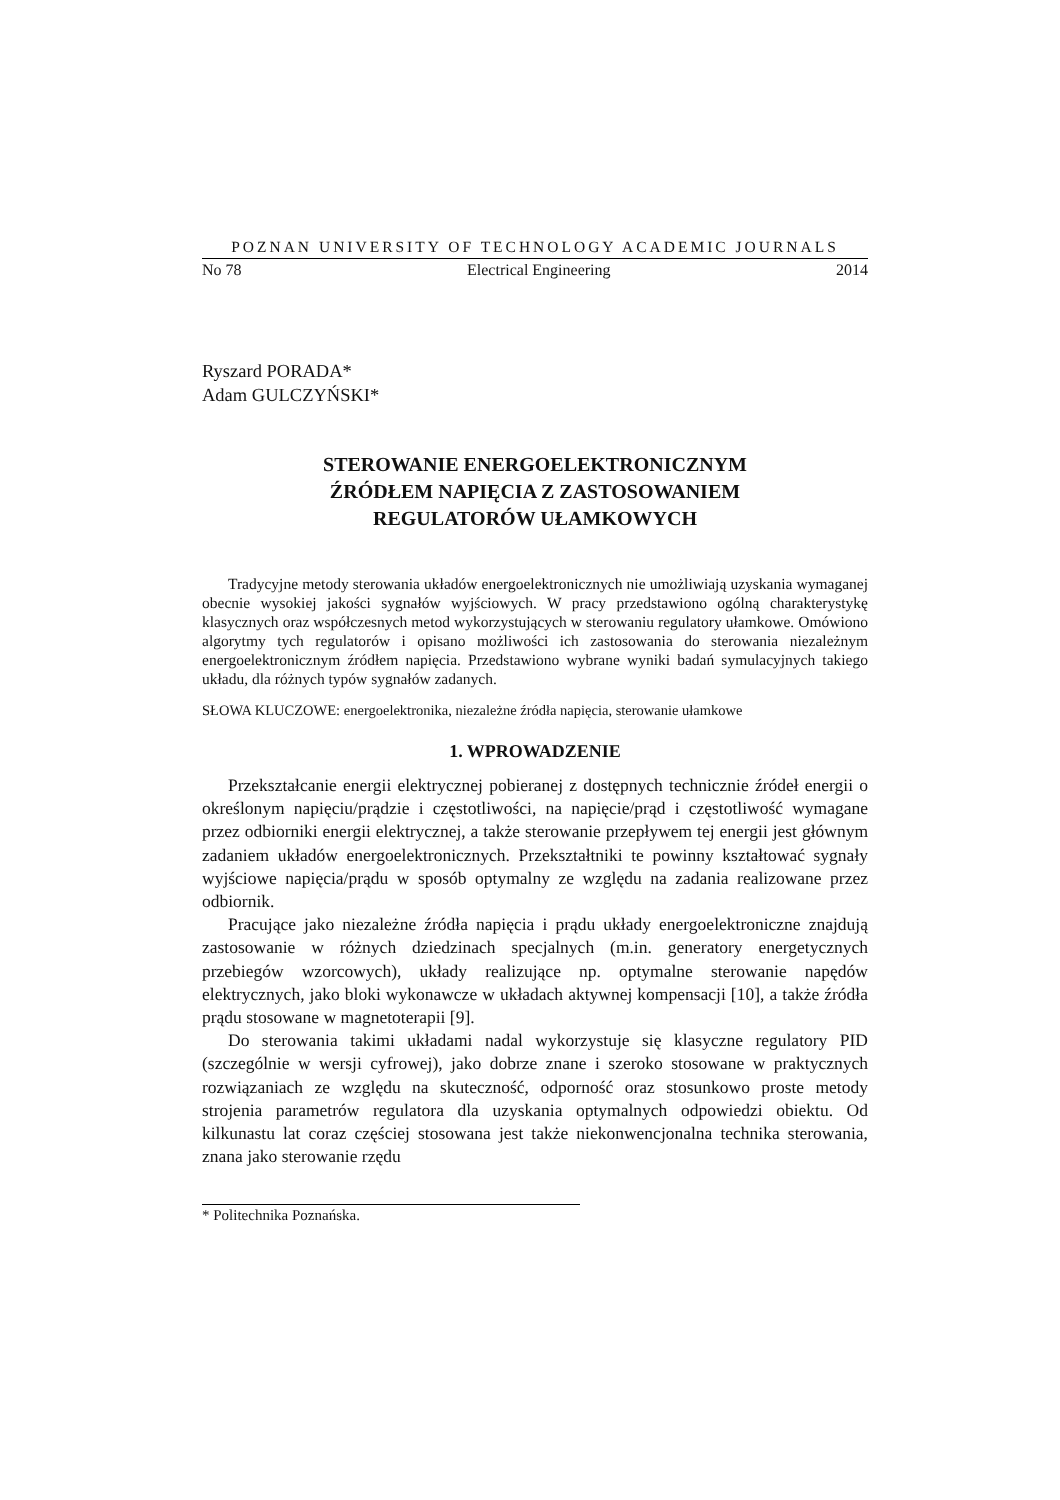POZNAN UNIVERSITY OF TECHNOLOGY ACADEMIC JOURNALS
No 78 Electrical Engineering 2014
Ryszard PORADA*
Adam GULCZYŃSKI*
STEROWANIE ENERGOELEKTRONICZNYM
ŹRÓDŁEM NAPIĘCIA Z ZASTOSOWANIEM
REGULATORÓW UŁAMKOWYCH
Tradycyjne metody sterowania układów energoelektronicznych nie umożliwiają uzyskania wymaganej obecnie wysokiej jakości sygnałów wyjściowych. W pracy przedstawiono ogólną charakterystykę klasycznych oraz współczesnych metod wykorzystujących w sterowaniu regulatory ułamkowe. Omówiono algorytmy tych regulatorów i opisano możliwości ich zastosowania do sterowania niezależnym energoelektronicznym źródłem napięcia. Przedstawiono wybrane wyniki badań symulacyjnych takiego układu, dla różnych typów sygnałów zadanych.
SŁOWA KLUCZOWE: energoelektronika, niezależne źródła napięcia, sterowanie ułamkowe
1. WPROWADZENIE
Przekształcanie energii elektrycznej pobieranej z dostępnych technicznie źródeł energii o określonym napięciu/prądzie i częstotliwości, na napięcie/prąd i częstotliwość wymagane przez odbiorniki energii elektrycznej, a także sterowanie przepływem tej energii jest głównym zadaniem układów energoelektronicznych. Przekształtniki te powinny kształtować sygnały wyjściowe napięcia/prądu w sposób optymalny ze względu na zadania realizowane przez odbiornik.
Pracujące jako niezależne źródła napięcia i prądu układy energoelektroniczne znajdują zastosowanie w różnych dziedzinach specjalnych (m.in. generatory energetycznych przebiegów wzorcowych), układy realizujące np. optymalne sterowanie napędów elektrycznych, jako bloki wykonawcze w układach aktywnej kompensacji [10], a także źródła prądu stosowane w magnetoterapii [9].
Do sterowania takimi układami nadal wykorzystuje się klasyczne regulatory PID (szczególnie w wersji cyfrowej), jako dobrze znane i szeroko stosowane w praktycznych rozwiązaniach ze względu na skuteczność, odporność oraz stosunkowo proste metody strojenia parametrów regulatora dla uzyskania optymalnych odpowiedzi obiektu. Od kilkunastu lat coraz częściej stosowana jest także niekonwencjonalna technika sterowania, znana jako sterowanie rzędu
* Politechnika Poznańska.